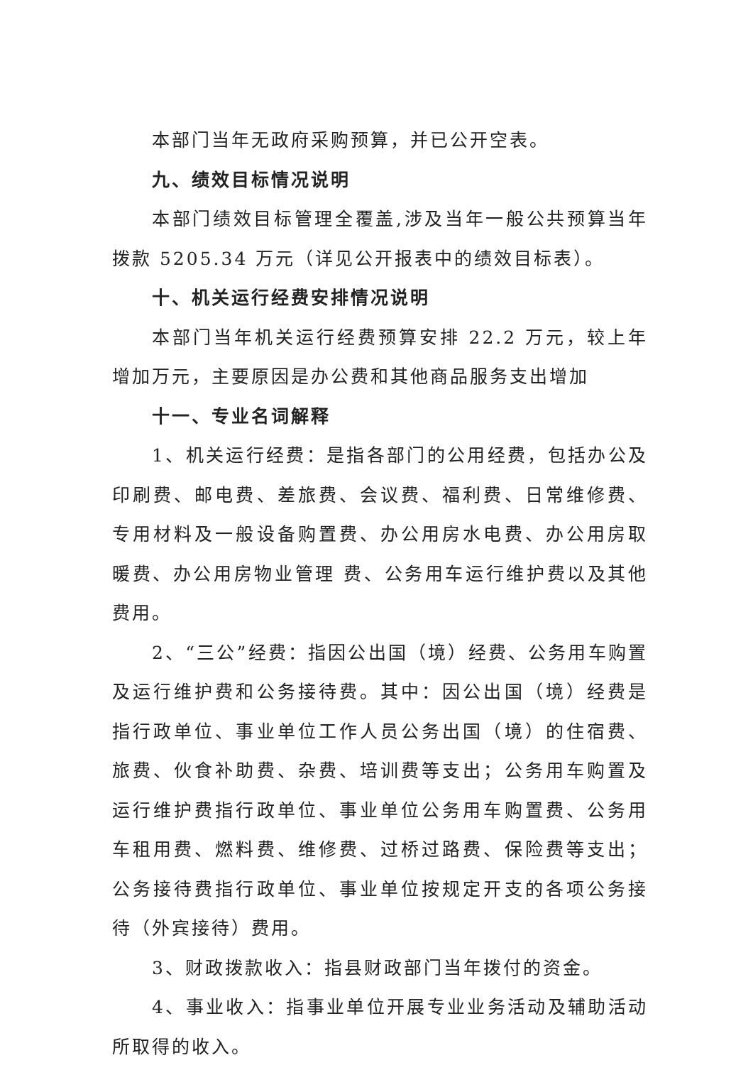本部门当年无政府采购预算，并已公开空表。
九、绩效目标情况说明
本部门绩效目标管理全覆盖,涉及当年一般公共预算当年拨款 5205.34 万元（详见公开报表中的绩效目标表）。
十、机关运行经费安排情况说明
本部门当年机关运行经费预算安排 22.2 万元，较上年增加万元，主要原因是办公费和其他商品服务支出增加
十一、专业名词解释
1、机关运行经费：是指各部门的公用经费，包括办公及印刷费、邮电费、差旅费、会议费、福利费、日常维修费、专用材料及一般设备购置费、办公用房水电费、办公用房取暖费、办公用房物业管理 费、公务用车运行维护费以及其他费用。
2、“三公”经费：指因公出国（境）经费、公务用车购置及运行维护费和公务接待费。其中：因公出国（境）经费是指行政单位、事业单位工作人员公务出国（境）的住宿费、旅费、伙食补助费、杂费、培训费等支出；公务用车购置及运行维护费指行政单位、事业单位公务用车购置费、公务用车租用费、燃料费、维修费、过桥过路费、保险费等支出；公务接待费指行政单位、事业单位按规定开支的各项公务接待（外宾接待）费用。
3、财政拨款收入：指县财政部门当年拨付的资金。
4、事业收入：指事业单位开展专业业务活动及辅助活动所取得的收入。